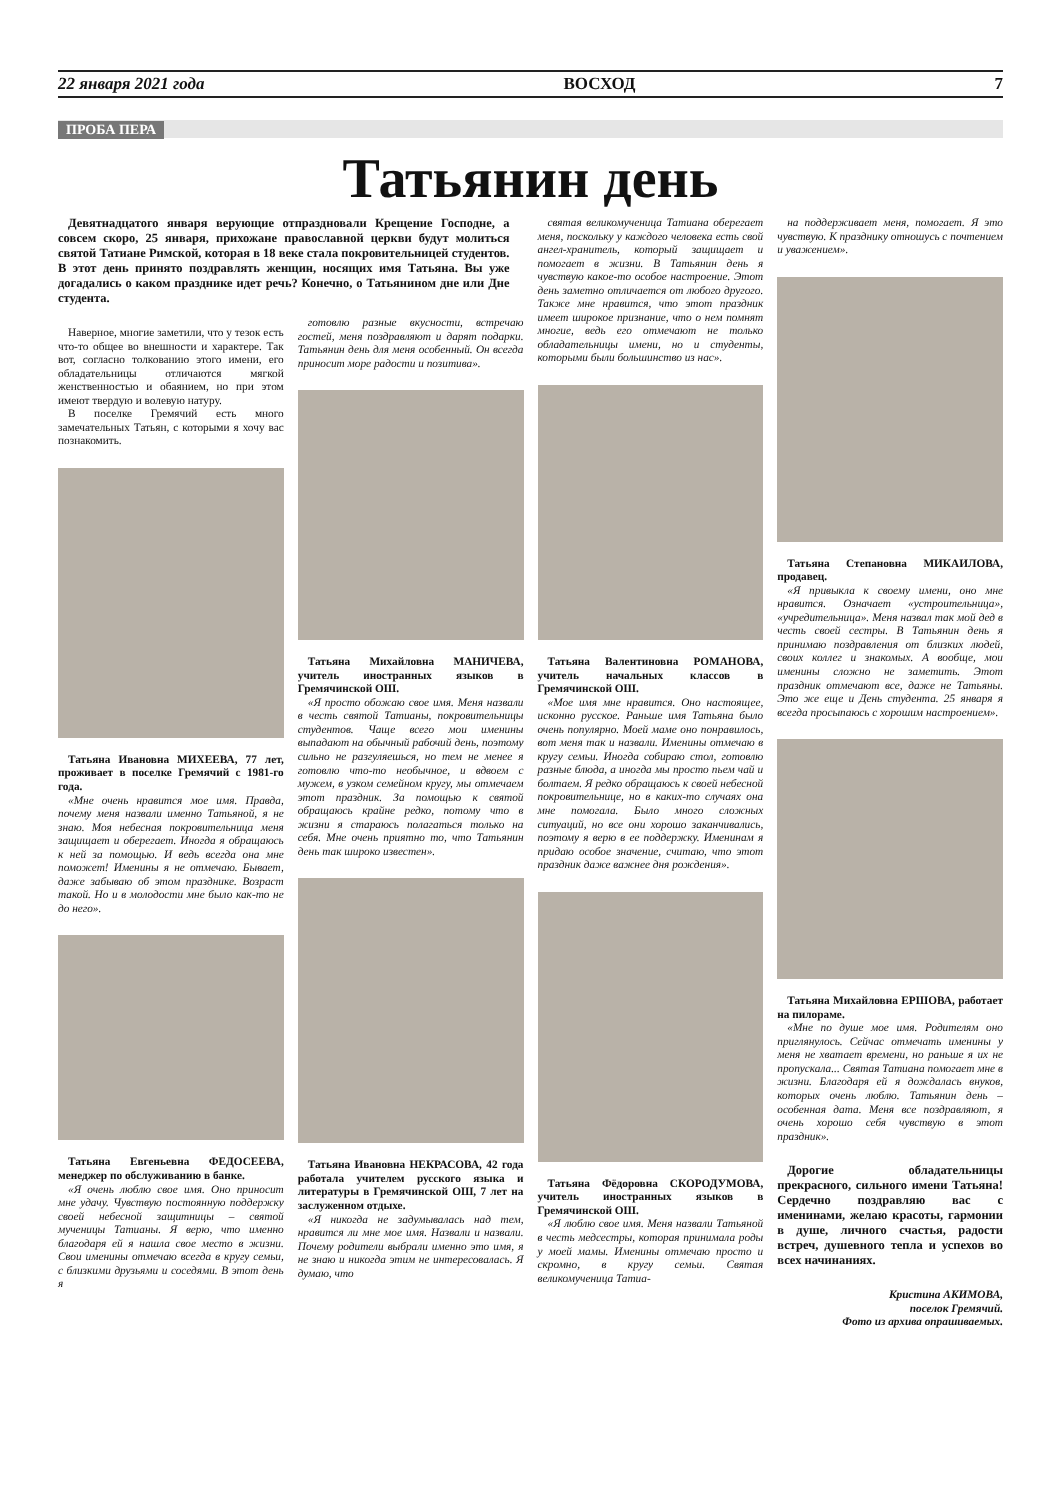22 января 2021 года ВОСХОД 7
ПРОБА ПЕРА
Татьянин день
Девятнадцатого января верующие отпраздновали Крещение Господне, а совсем скоро, 25 января, прихожане православной церкви будут молиться святой Татиане Римской, которая в 18 веке стала покровительницей студентов. В этот день принято поздравлять женщин, носящих имя Татьяна. Вы уже догадались о каком празднике идет речь? Конечно, о Татьянином дне или Дне студента.
Наверное, многие заметили, что у тезок есть что-то общее во внешности и характере. Так вот, согласно толкованию этого имени, его обладательницы отличаются мягкой женственностью и обаянием, но при этом имеют твердую и волевую натуру.
В поселке Гремячий есть много замечательных Татьян, с которыми я хочу вас познакомить.
Татьяна Ивановна МИХЕЕВА, 77 лет, проживает в поселке Гремячий с 1981-го года.
«Мне очень нравится мое имя. Правда, почему меня назвали именно Татьяной, я не знаю. Моя небесная покровительница меня защищает и оберегает. Иногда я обращаюсь к ней за помощью. И ведь всегда она мне поможет! Именины я не отмечаю. Бывает, даже забываю об этом празднике. Возраст такой. Но и в молодости мне было как-то не до него».
Татьяна Евгеньевна ФЕДОСЕЕВА, менеджер по обслуживанию в банке.
«Я очень люблю свое имя. Оно приносит мне удачу. Чувствую постоянную поддержку своей небесной защитницы – святой мученицы Татианы. Я верю, что именно благодаря ей я нашла свое место в жизни. Свои именины отмечаю всегда в кругу семьи, с близкими друзьями и соседями. В этот день я
готовлю разные вкусности, встречаю гостей, меня поздравляют и дарят подарки. Татьянин день для меня особенный. Он всегда приносит море радости и позитива».
Татьяна Михайловна МАНИЧЕВА, учитель иностранных языков в Гремячинской ОШ.
«Я просто обожаю свое имя. Меня назвали в честь святой Татианы, покровительницы студентов. Чаще всего мои именины выпадают на обычный рабочий день, поэтому сильно не разгуляешься, но тем не менее я готовлю что-то необычное, и вдвоем с мужем, в узком семейном кругу, мы отмечаем этот праздник. За помощью к святой обращаюсь крайне редко, потому что в жизни я стараюсь полагаться только на себя. Мне очень приятно то, что Татьянин день так широко известен».
Татьяна Ивановна НЕКРАСОВА, 42 года работала учителем русского языка и литературы в Гремячинской ОШ, 7 лет на заслуженном отдыхе.
«Я никогда не задумывалась над тем, нравится ли мне мое имя. Назвали и назвали. Почему родители выбрали именно это имя, я не знаю и никогда этим не интересовалась. Я думаю, что
святая великомученица Татиана оберегает меня, поскольку у каждого человека есть свой ангел-хранитель, который защищает и помогает в жизни. В Татьянин день я чувствую какое-то особое настроение. Этот день заметно отличается от любого другого. Также мне нравится, что этот праздник имеет широкое признание, что о нем помнят многие, ведь его отмечают не только обладательницы имени, но и студенты, которыми были большинство из нас».
Татьяна Валентиновна РОМАНОВА, учитель начальных классов в Гремячинской ОШ.
«Мое имя мне нравится. Оно настоящее, исконно русское. Раньше имя Татьяна было очень популярно. Моей маме оно понравилось, вот меня так и назвали. Именины отмечаю в кругу семьи. Иногда собираю стол, готовлю разные блюда, а иногда мы просто пьем чай и болтаем. Я редко обращаюсь к своей небесной покровительнице, но в каких-то случаях она мне помогала. Было много сложных ситуаций, но все они хорошо заканчивались, поэтому я верю в ее поддержку. Именинам я придаю особое значение, считаю, что этот праздник даже важнее дня рождения».
Татьяна Фёдоровна СКОРОДУМОВА, учитель иностранных языков в Гремячинской ОШ.
«Я люблю свое имя. Меня назвали Татьяной в честь медсестры, которая принимала роды у моей мамы. Именины отмечаю просто и скромно, в кругу семьи. Святая великомученица Татиа-
на поддерживает меня, помогает. Я это чувствую. К празднику отношусь с почтением и уважением».
Татьяна Степановна МИКАИЛОВА, продавец.
«Я привыкла к своему имени, оно мне нравится. Означает «устроительница», «учредительница». Меня назвал так мой дед в честь своей сестры. В Татьянин день я принимаю поздравления от близких людей, своих коллег и знакомых. А вообще, мои именины сложно не заметить. Этот праздник отмечают все, даже не Татьяны. Это же еще и День студента. 25 января я всегда просыпаюсь с хорошим настроением».
Татьяна Михайловна ЕРШОВА, работает на пилораме.
«Мне по душе мое имя. Родителям оно приглянулось. Сейчас отмечать именины у меня не хватает времени, но раньше я их не пропускала... Святая Татиана помогает мне в жизни. Благодаря ей я дождалась внуков, которых очень люблю. Татьянин день – особенная дата. Меня все поздравляют, я очень хорошо себя чувствую в этот праздник».
Дорогие обладательницы прекрасного, сильного имени Татьяна! Сердечно поздравляю вас с именинами, желаю красоты, гармонии в душе, личного счастья, радости встреч, душевного тепла и успехов во всех начинаниях.
Кристина АКИМОВА,
поселок Гремячий.
Фото из архива опрашиваемых.